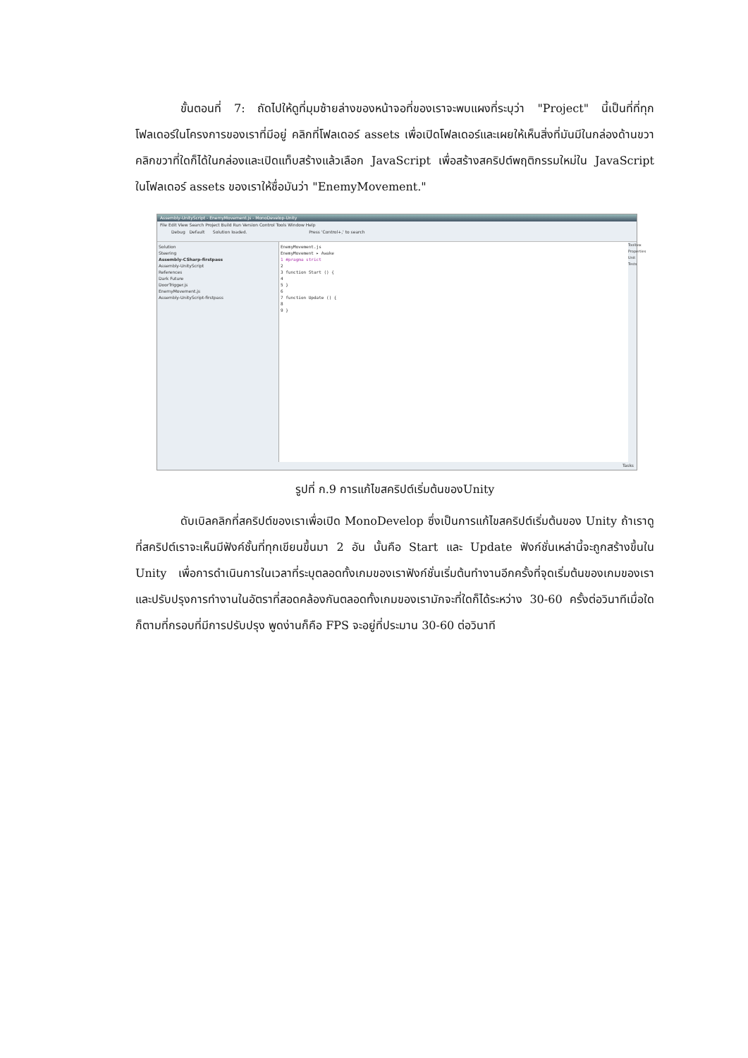ขั้นตอนที่ 7: ถัดไปให้ดูที่มุมซ้ายล่างของหน้าจอที่ของเราจะพบแผงที่ระบุว่า "Project" นี้เป็นที่ที่ทุกโฟลเดอร์ในโครงการของเราที่มีอยู่ คลิกที่โฟลเดอร์ assets เพื่อเปิดโฟลเดอร์และเผยให้เห็นสิ่งที่มันมีในกล่องด้านขวา คลิกขวาที่ใดก็ได้ในกล่องและเปิดแท็บสร้างแล้วเลือก JavaScript เพื่อสร้างสคริปต์พฤติกรรมใหม่ใน JavaScript ในโฟลเดอร์ assets ของเราให้ชื่อมันว่า "EnemyMovement."
Assembly-UnityScript - EnemyMovement.js - MonoDevelop-Unity
File Edit View Search Project Build Run Version Control Tools Window Help
Debug Default Solution loaded. Press 'Control+,' to search
Solution
Steering
Assembly-CSharp-firstpass
Assembly-UnityScript
References
Dark Future
DoorTrigger.js
EnemyMovement.js
Assembly-UnityScript-firstpass
EnemyMovement.js
EnemyMovement ▸ Awake
1 #pragma strict
2
3 function Start () {
4
5 }
6
7 function Update () {
8
9 }
Toolbox Properties Unit Tests
Tasks
รูปที่ ก.9 การแก้ไขสคริปต์เริ่มต้นของUnity
ดับเบิลคลิกที่สคริปต์ของเราเพื่อเปิด MonoDevelop ซึ่งเป็นการแก้ไขสคริปต์เริ่มต้นของ Unity ถ้าเราดูที่สคริปต์เราจะเห็นมีฟังค์ชั้นที่ทุกเขียนขึ้นมา 2 อัน นั้นคือ Start และ Update ฟังก์ชั่นเหล่านี้จะถูกสร้างขึ้นใน Unity เพื่อการดำเนินการในเวลาที่ระบุตลอดทั้งเกมของเราฟังก์ชั่นเริ่มต้นทำงานอีกครั้งที่จุดเริ่มต้นของเกมของเราและปรับปรุงการทำงานในอัตราที่สอดคล้องกันตลอดทั้งเกมของเรามักจะที่ใดก็ได้ระหว่าง 30-60 ครั้งต่อวินาทีเมื่อใดก็ตามที่กรอบที่มีการปรับปรุง พูดง่านก็คือ FPS จะอยู่ที่ประมาน 30-60 ต่อวินาที